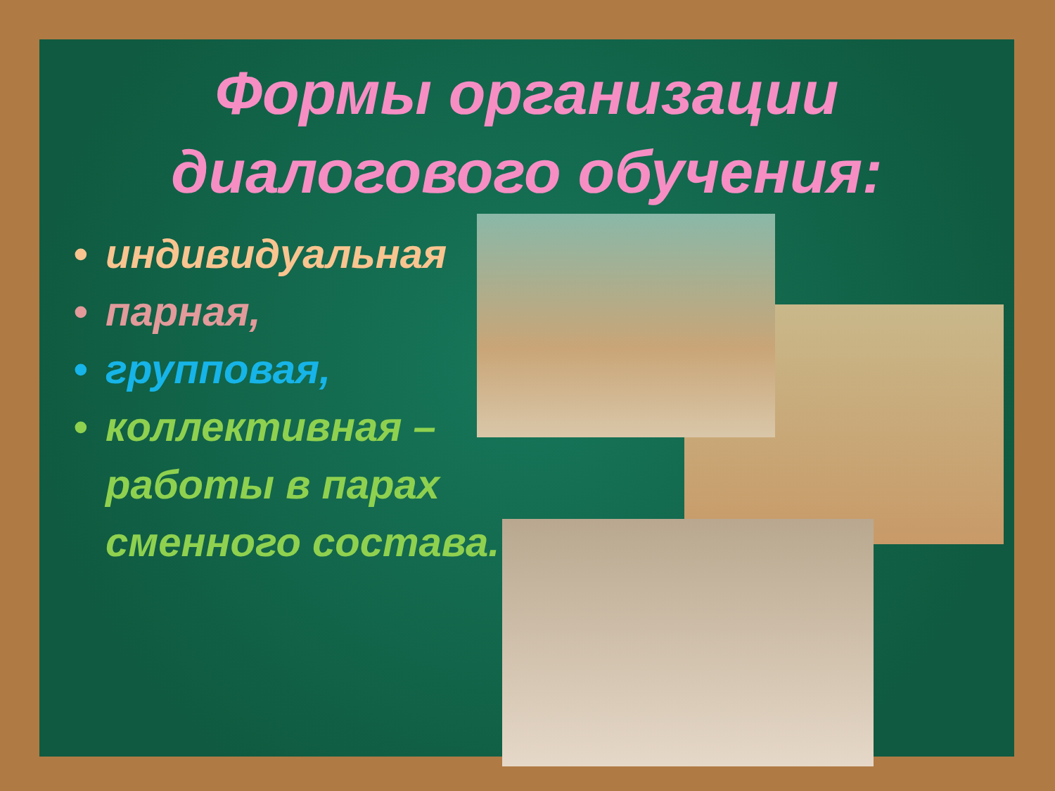Формы организации
диалогового обучения:
• индивидуальная
• парная,
• групповая,
• коллективная – работы в парах сменного состава.